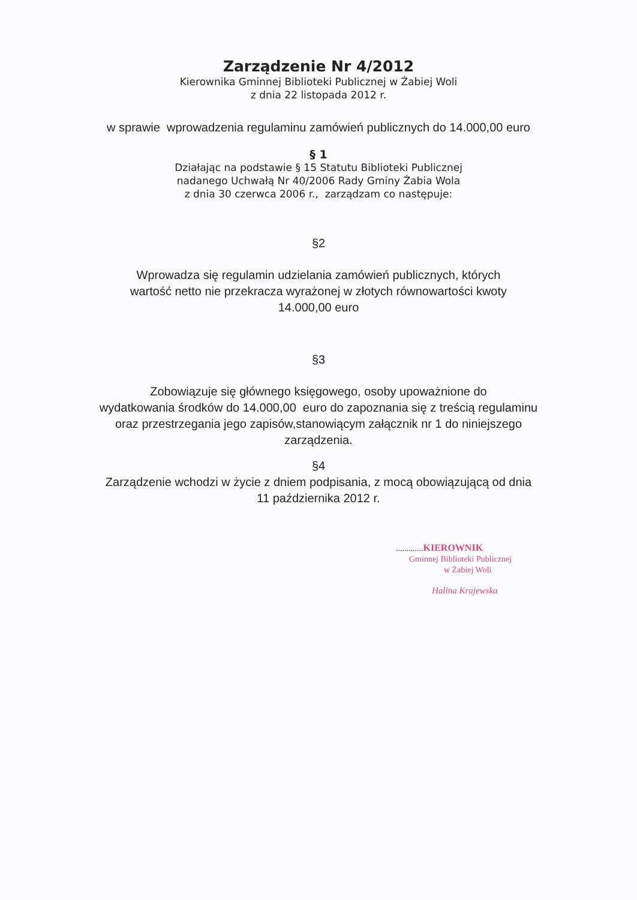Zarządzenie Nr 4/2012
Kierownika Gminnej Biblioteki Publicznej w Żabiej Woli
z dnia 22 listopada 2012 r.
w sprawie wprowadzenia regulaminu zamówień publicznych do 14.000,00 euro
§ 1
Działając na podstawie § 15 Statutu Biblioteki Publicznej
nadanego Uchwałą Nr 40/2006 Rady Gminy Żabia Wola
z dnia 30 czerwca 2006 r., zarządzam co następuje:
§2
Wprowadza się regulamin udzielania zamówień publicznych, których
wartość netto nie przekracza wyrażonej w złotych równowartości kwoty
14.000,00 euro
§3
Zobowiązuje się głównego księgowego, osoby upoważnione do
wydatkowania środków do 14.000,00 euro do zapoznania się z treścią regulaminu
oraz przestrzegania jego zapisów,stanowiącym załącznik nr 1 do niniejszego
zarządzenia.
§4
Zarządzenie wchodzi w życie z dniem podpisania, z mocą obowiązującą od dnia
11 października 2012 r.
............. KIEROWNIK
Gminnej Biblioteki Publicznej
w Żabiej Woli
Halina Krajewska